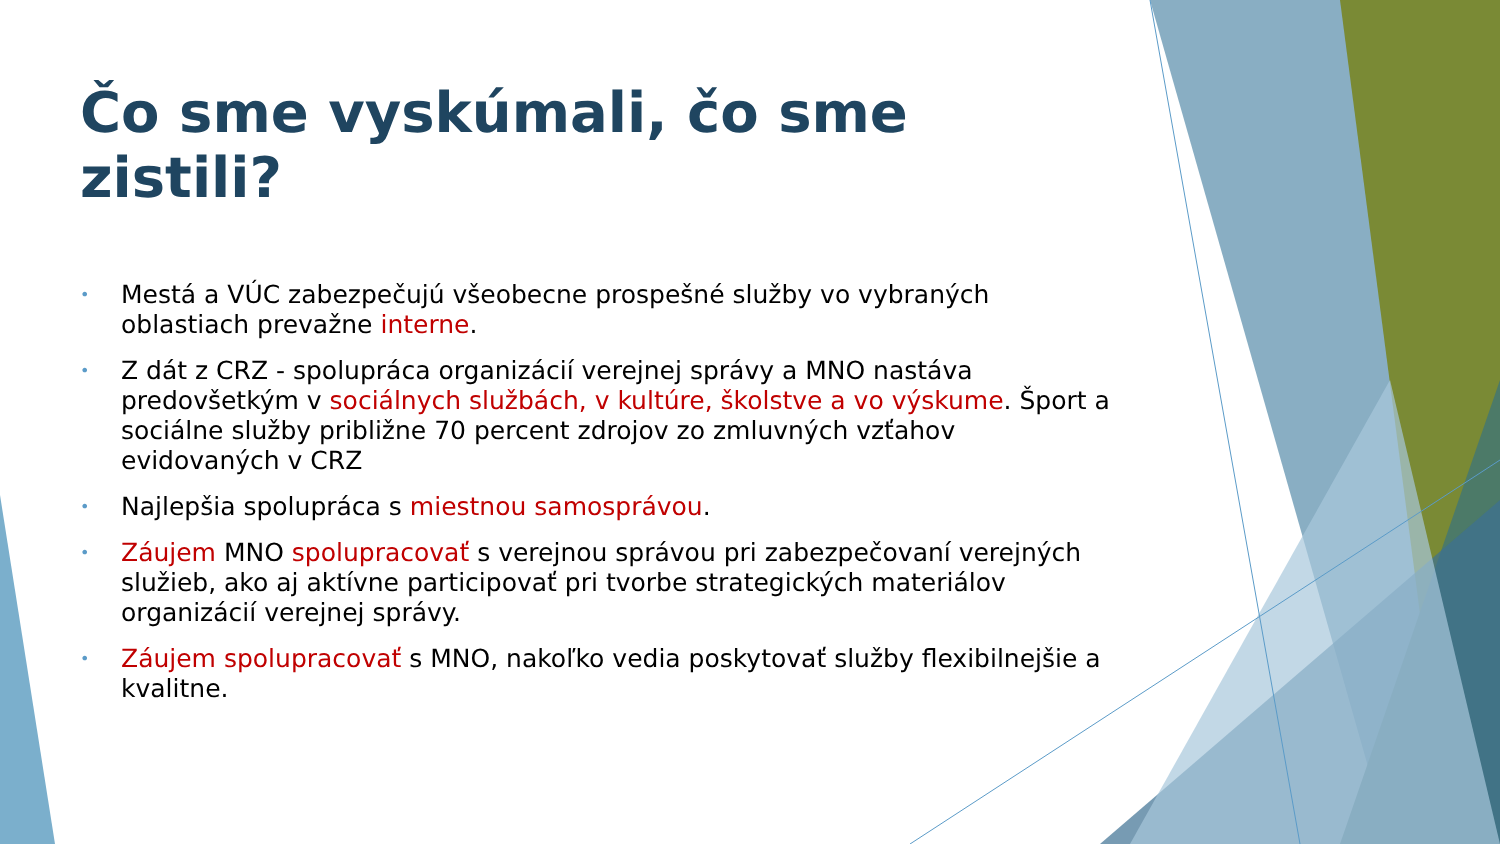Čo sme vyskúmali, čo sme zistili?
• Mestá a VÚC zabezpečujú všeobecne prospešné služby vo vybraných oblastiach prevažne interne.
• Z dát z CRZ - spolupráca organizácií verejnej správy a MNO nastáva predovšetkým v sociálnych službách, v kultúre, školstve a vo výskume. Šport a sociálne služby približne 70 percent zdrojov zo zmluvných vzťahov evidovaných v CRZ
• Najlepšia spolupráca s miestnou samosprávou.
• Záujem MNO spolupracovať s verejnou správou pri zabezpečovaní verejných služieb, ako aj aktívne participovať pri tvorbe strategických materiálov organizácií verejnej správy.
• Záujem spolupracovať s MNO, nakoľko vedia poskytovať služby flexibilnejšie a kvalitne.